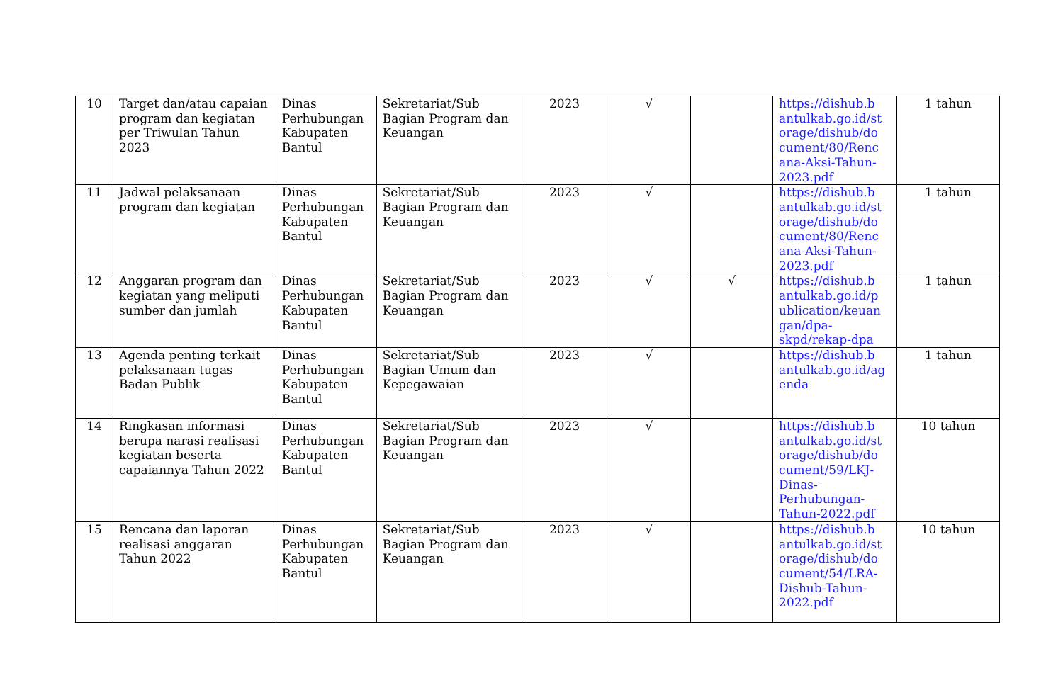| 10 | Target dan/atau capaian program dan kegiatan per Triwulan Tahun 2023 | Dinas Perhubungan Kabupaten Bantul | Sekretariat/Sub Bagian Program dan Keuangan | 2023 | √ | | https://dishub.b antulkab.go.id/st orage/dishub/do cument/80/Renc ana-Aksi-Tahun-2023.pdf | 1 tahun |
| 11 | Jadwal pelaksanaan program dan kegiatan | Dinas Perhubungan Kabupaten Bantul | Sekretariat/Sub Bagian Program dan Keuangan | 2023 | √ | | https://dishub.b antulkab.go.id/st orage/dishub/do cument/80/Renc ana-Aksi-Tahun-2023.pdf | 1 tahun |
| 12 | Anggaran program dan kegiatan yang meliputi sumber dan jumlah | Dinas Perhubungan Kabupaten Bantul | Sekretariat/Sub Bagian Program dan Keuangan | 2023 | √ | √ | https://dishub.b antulkab.go.id/p ublication/keuan gan/dpa-skpd/rekap-dpa | 1 tahun |
| 13 | Agenda penting terkait pelaksanaan tugas Badan Publik | Dinas Perhubungan Kabupaten Bantul | Sekretariat/Sub Bagian Umum dan Kepegawaian | 2023 | √ | | https://dishub.b antulkab.go.id/ag enda | 1 tahun |
| 14 | Ringkasan informasi berupa narasi realisasi kegiatan beserta capaiannya Tahun 2022 | Dinas Perhubungan Kabupaten Bantul | Sekretariat/Sub Bagian Program dan Keuangan | 2023 | √ | | https://dishub.b antulkab.go.id/st orage/dishub/do cument/59/LKJ-Dinas-Perhubungan-Tahun-2022.pdf | 10 tahun |
| 15 | Rencana dan laporan realisasi anggaran Tahun 2022 | Dinas Perhubungan Kabupaten Bantul | Sekretariat/Sub Bagian Program dan Keuangan | 2023 | √ | | https://dishub.b antulkab.go.id/st orage/dishub/do cument/54/LRA-Dishub-Tahun-2022.pdf | 10 tahun |